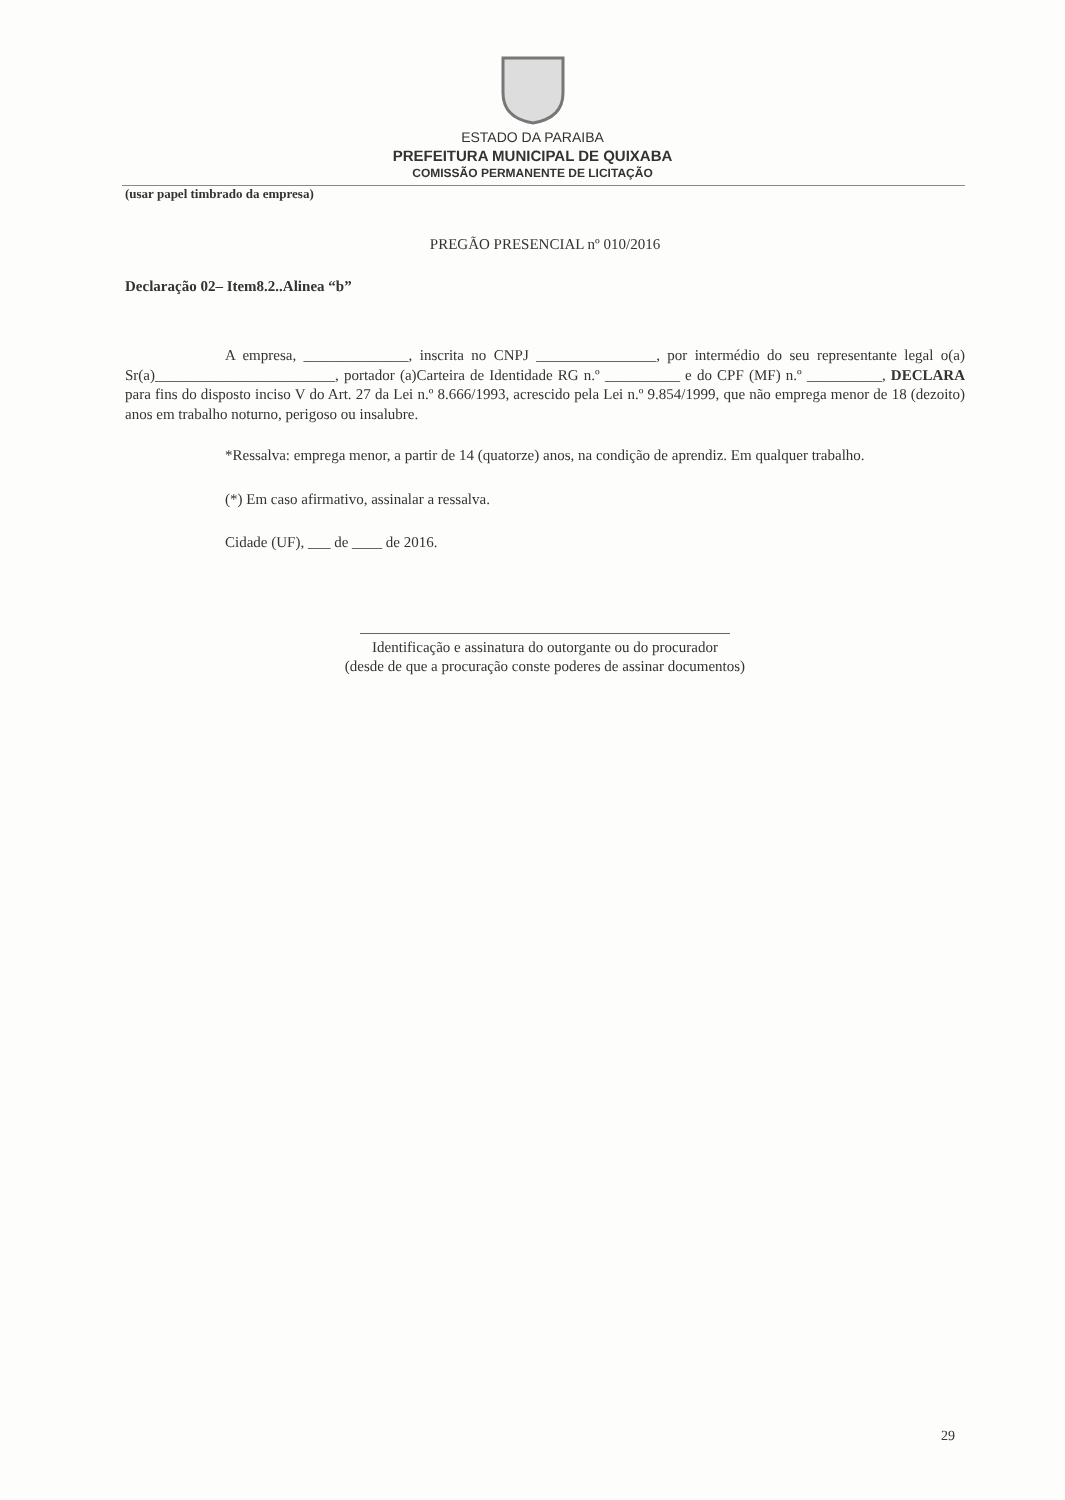ESTADO DA PARAIBA
PREFEITURA MUNICIPAL DE QUIXABA
COMISSÃO PERMANENTE DE LICITAÇÃO
(usar papel timbrado da empresa)
PREGÃO PRESENCIAL nº 010/2016
Declaração 02– Item8.2..Alinea “b”
A empresa, ______________, inscrita no CNPJ ________________, por intermédio do seu representante legal o(a) Sr(a)________________________, portador (a)Carteira de Identidade RG n.º __________ e do CPF (MF) n.º __________, DECLARA para fins do disposto inciso V do Art. 27 da Lei n.º 8.666/1993, acrescido pela Lei n.º 9.854/1999, que não emprega menor de 18 (dezoito) anos em trabalho noturno, perigoso ou insalubre.
*Ressalva: emprega menor, a partir de 14 (quatorze) anos, na condição de aprendiz. Em qualquer trabalho.
(*) Em caso afirmativo, assinalar a ressalva.
Cidade (UF), ___ de ____ de 2016.
Identificação e assinatura do outorgante ou do procurador
(desde de que a procuração conste poderes de assinar documentos)
29